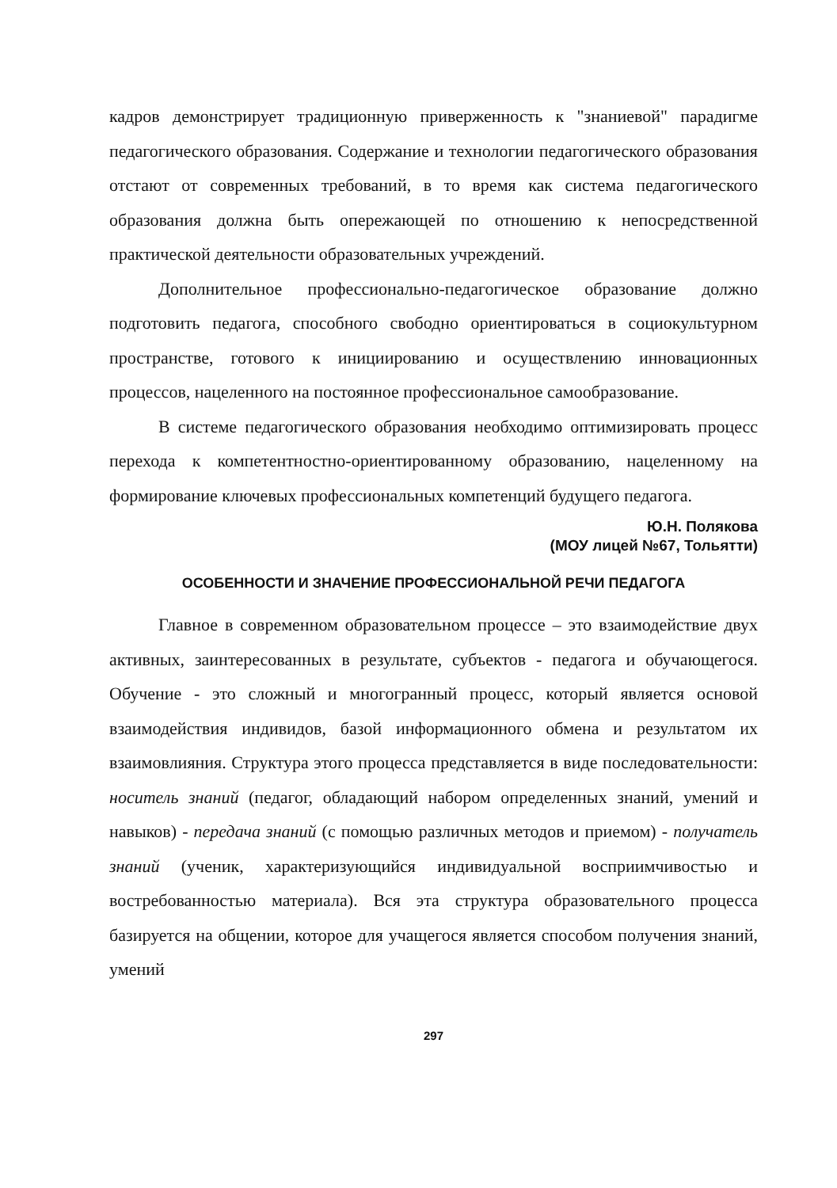кадров демонстрирует традиционную приверженность к "знаниевой" парадигме педагогического образования. Содержание и технологии педагогического образования отстают от современных требований, в то время как система педагогического образования должна быть опережающей по отношению к непосредственной практической деятельности образовательных учреждений.
Дополнительное профессионально-педагогическое образование должно подготовить педагога, способного свободно ориентироваться в социокультурном пространстве, готового к инициированию и осуществлению инновационных процессов, нацеленного на постоянное профессиональное самообразование.
В системе педагогического образования необходимо оптимизировать процесс перехода к компетентностно-ориентированному образованию, нацеленному на формирование ключевых профессиональных компетенций будущего педагога.
Ю.Н. Полякова
(МОУ лицей №67, Тольятти)
ОСОБЕННОСТИ И ЗНАЧЕНИЕ ПРОФЕССИОНАЛЬНОЙ РЕЧИ ПЕДАГОГА
Главное в современном образовательном процессе – это взаимодействие двух активных, заинтересованных в результате, субъектов - педагога и обучающегося. Обучение - это сложный и многогранный процесс, который является основой взаимодействия индивидов, базой информационного обмена и результатом их взаимовлияния. Структура этого процесса представляется в виде последовательности: носитель знаний (педагог, обладающий набором определенных знаний, умений и навыков) - передача знаний (с помощью различных методов и приемом) - получатель знаний (ученик, характеризующийся индивидуальной восприимчивостью и востребованностью материала). Вся эта структура образовательного процесса базируется на общении, которое для учащегося является способом получения знаний, умений
297